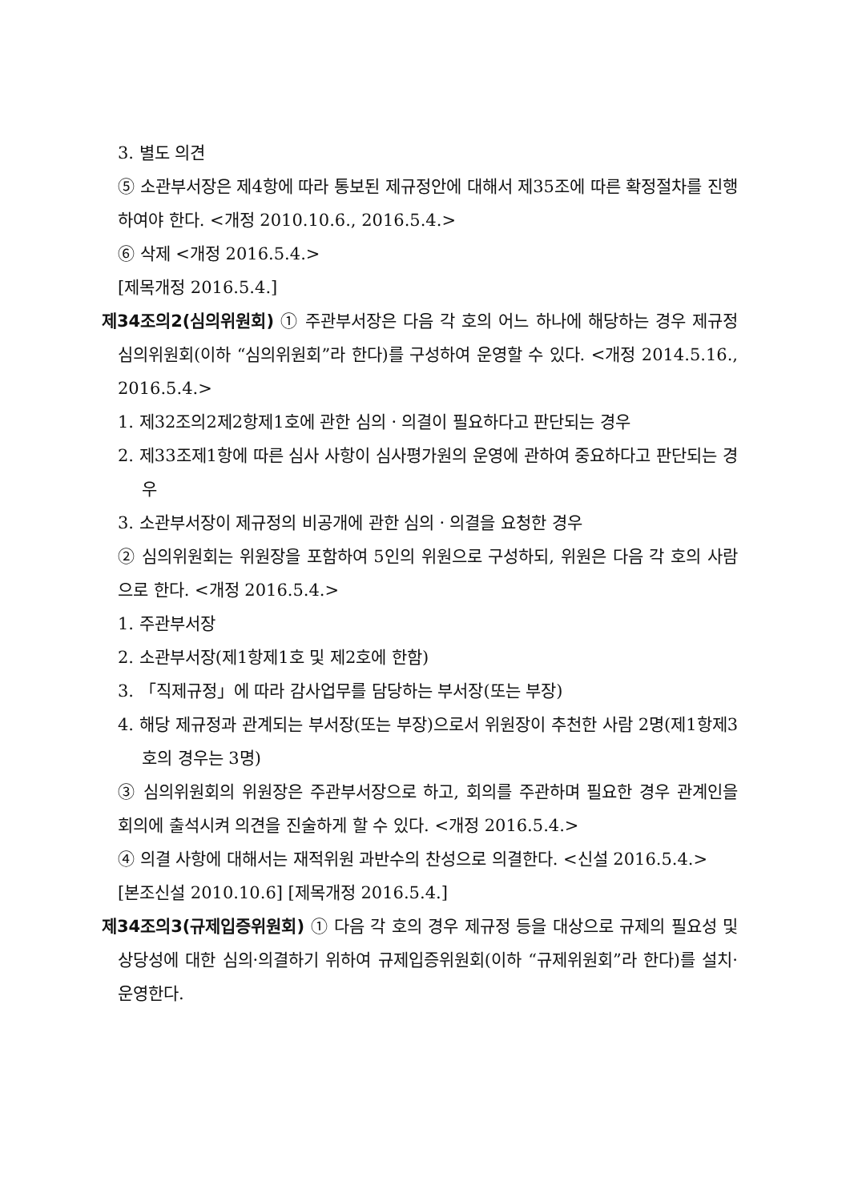3. 별도 의견
⑤ 소관부서장은 제4항에 따라 통보된 제규정안에 대해서 제35조에 따른 확정절차를 진행하여야 한다. <개정 2010.10.6., 2016.5.4.>
⑥ 삭제 <개정 2016.5.4.>
[제목개정 2016.5.4.]
제34조의2(심의위원회) ① 주관부서장은 다음 각 호의 어느 하나에 해당하는 경우 제규정 심의위원회(이하 “심의위원회”라 한다)를 구성하여 운영할 수 있다. <개정 2014.5.16., 2016.5.4.>
1. 제32조의2제2항제1호에 관한 심의ㆍ의결이 필요하다고 판단되는 경우
2. 제33조제1항에 따른 심사 사항이 심사평가원의 운영에 관하여 중요하다고 판단되는 경우
3. 소관부서장이 제규정의 비공개에 관한 심의ㆍ의결을 요청한 경우
② 심의위원회는 위원장을 포함하여 5인의 위원으로 구성하되, 위원은 다음 각 호의 사람으로 한다. <개정 2016.5.4.>
1. 주관부서장
2. 소관부서장(제1항제1호 및 제2호에 한함)
3. 「직제규정」에 따라 감사업무를 담당하는 부서장(또는 부장)
4. 해당 제규정과 관계되는 부서장(또는 부장)으로서 위원장이 추천한 사람 2명(제1항제3호의 경우는 3명)
③ 심의위원회의 위원장은 주관부서장으로 하고, 회의를 주관하며 필요한 경우 관계인을 회의에 출석시켜 의견을 진술하게 할 수 있다. <개정 2016.5.4.>
④ 의결 사항에 대해서는 재적위원 과반수의 찬성으로 의결한다. <신설 2016.5.4.>
[본조신설 2010.10.6] [제목개정 2016.5.4.]
제34조의3(규제입증위원회) ① 다음 각 호의 경우 제규정 등을 대상으로 규제의 필요성 및 상당성에 대한 심의·의결하기 위하여 규제입증위원회(이하 “규제위원회”라 한다)를 설치·운영한다.